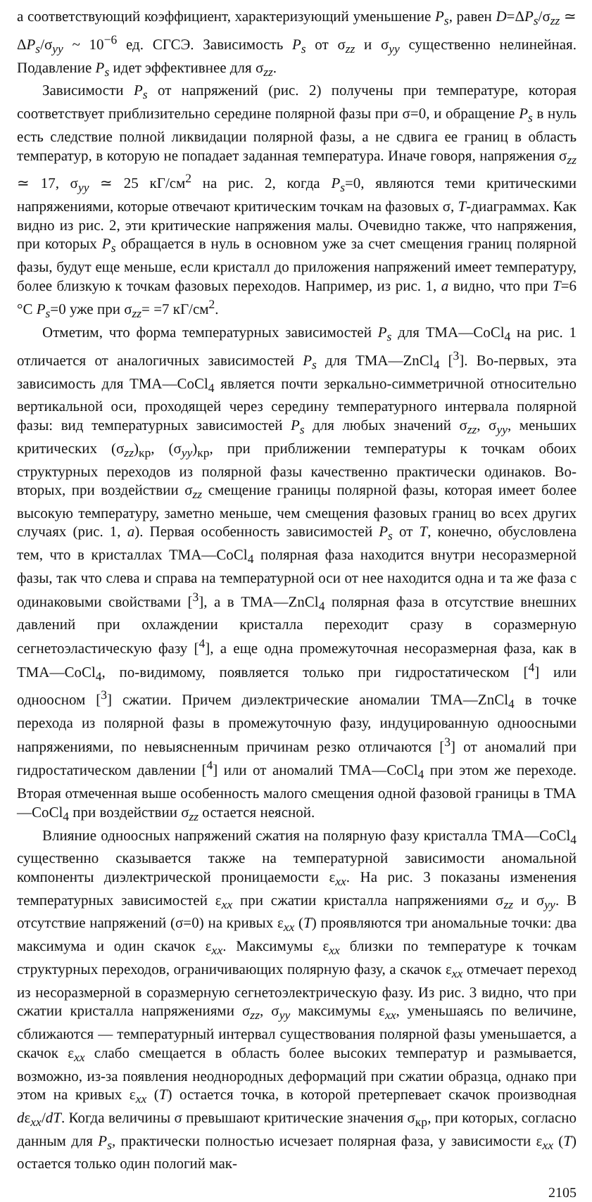а соответствующий коэффициент, характеризующий уменьшение P<sub>s</sub>, равен D=ΔP<sub>s</sub>/σ<sub>zz</sub> ≃ ΔP<sub>s</sub>/σ<sub>yy</sub> ~ 10<sup>−6</sup> ед. СГСЭ. Зависимость P<sub>s</sub> от σ<sub>zz</sub> и σ<sub>yy</sub> существенно нелинейная. Подавление P<sub>s</sub> идет эффективнее для σ<sub>zz</sub>.
Зависимости P<sub>s</sub> от напряжений (рис. 2) получены при температуре, которая соответствует приблизительно середине полярной фазы при σ=0, и обращение P<sub>s</sub> в нуль есть следствие полной ликвидации полярной фазы, а не сдвига ее границ в область температур, в которую не попадает заданная температура. Иначе говоря, напряжения σ<sub>zz</sub> ≃ 17, σ<sub>yy</sub> ≃ 25 кГ/см<sup>2</sup> на рис. 2, когда P<sub>s</sub>=0, являются теми критическими напряжениями, которые отвечают критическим точкам на фазовых σ, T-диаграммах. Как видно из рис. 2, эти критические напряжения малы. Очевидно также, что напряжения, при которых P<sub>s</sub> обращается в нуль в основном уже за счет смещения границ полярной фазы, будут еще меньше, если кристалл до приложения напряжений имеет температуру, более близкую к точкам фазовых переходов. Например, из рис. 1, а видно, что при T=6 °C P<sub>s</sub>=0 уже при σ<sub>zz</sub>= =7 кГ/см<sup>2</sup>.
Отметим, что форма температурных зависимостей P<sub>s</sub> для ТМА—CoCl<sub>4</sub> на рис. 1 отличается от аналогичных зависимостей P<sub>s</sub> для ТМА—ZnCl<sub>4</sub> [<sup>3</sup>]. Во-первых, эта зависимость для ТМА—CoCl<sub>4</sub> является почти зеркально-симметричной относительно вертикальной оси, проходящей через середину температурного интервала полярной фазы: вид температурных зависимостей P<sub>s</sub> для любых значений σ<sub>zz</sub>, σ<sub>yy</sub>, меньших критических (σ<sub>zz</sub>)<sub>кр</sub>, (σ<sub>yy</sub>)<sub>кр</sub>, при приближении температуры к точкам обоих структурных переходов из полярной фазы качественно практически одинаков. Во-вторых, при воздействии σ<sub>zz</sub> смещение границы полярной фазы, которая имеет более высокую температуру, заметно меньше, чем смещения фазовых границ во всех других случаях (рис. 1, а). Первая особенность зависимостей P<sub>s</sub> от T, конечно, обусловлена тем, что в кристаллах ТМА—CoCl<sub>4</sub> полярная фаза находится внутри несоразмерной фазы, так что слева и справа на температурной оси от нее находится одна и та же фаза с одинаковыми свойствами [<sup>3</sup>], а в ТМА—ZnCl<sub>4</sub> полярная фаза в отсутствие внешних давлений при охлаждении кристалла переходит сразу в соразмерную сегнетоэластическую фазу [<sup>4</sup>], а еще одна промежуточная несоразмерная фаза, как в ТМА—CoCl<sub>4</sub>, по-видимому, появляется только при гидростатическом [<sup>4</sup>] или одноосном [<sup>3</sup>] сжатии. Причем диэлектрические аномалии ТМА—ZnCl<sub>4</sub> в точке перехода из полярной фазы в промежуточную фазу, индуцированную одноосными напряжениями, по невыясненным причинам резко отличаются [<sup>3</sup>] от аномалий при гидростатическом давлении [<sup>4</sup>] или от аномалий ТМА—CoCl<sub>4</sub> при этом же переходе. Вторая отмеченная выше особенность малого смещения одной фазовой границы в ТМА—CoCl<sub>4</sub> при воздействии σ<sub>zz</sub> остается неясной.
Влияние одноосных напряжений сжатия на полярную фазу кристалла ТМА—CoCl<sub>4</sub> существенно сказывается также на температурной зависимости аномальной компоненты диэлектрической проницаемости ε<sub>xx</sub>. На рис. 3 показаны изменения температурных зависимостей ε<sub>xx</sub> при сжатии кристалла напряжениями σ<sub>zz</sub> и σ<sub>yy</sub>. В отсутствие напряжений (σ=0) на кривых ε<sub>xx</sub> (T) проявляются три аномальные точки: два максимума и один скачок ε<sub>xx</sub>. Максимумы ε<sub>xx</sub> близки по температуре к точкам структурных переходов, ограничивающих полярную фазу, а скачок ε<sub>xx</sub> отмечает переход из несоразмерной в соразмерную сегнетоэлектрическую фазу. Из рис. 3 видно, что при сжатии кристалла напряжениями σ<sub>zz</sub>, σ<sub>yy</sub> максимумы ε<sub>xx</sub>, уменьшаясь по величине, сближаются — температурный интервал существования полярной фазы уменьшается, а скачок ε<sub>xx</sub> слабо смещается в область более высоких температур и размывается, возможно, из-за появления неоднородных деформаций при сжатии образца, однако при этом на кривых ε<sub>xx</sub> (T) остается точка, в которой претерпевает скачок производная dε<sub>xx</sub>/dT. Когда величины σ превышают критические значения σ<sub>кр</sub>, при которых, согласно данным для P<sub>s</sub>, практически полностью исчезает полярная фаза, у зависимости ε<sub>xx</sub> (T) остается только один пологий мак-
2105